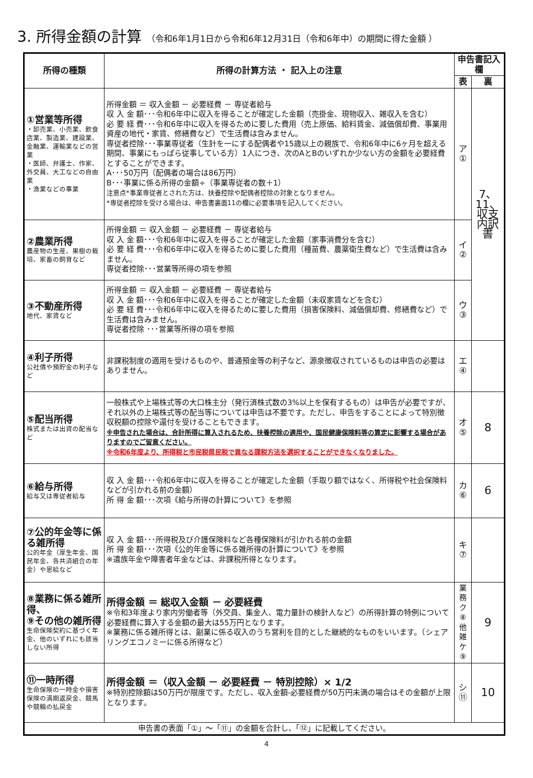3. 所得金額の計算 （令和6年1月1日から令和6年12月31日（令和6年中）の期間に得た金額 ）
| 所得の種類 | 所得の計算方法 ・ 記入上の注意 | 申告書記入欄 | |
| --- | --- | --- | --- |
| | | 表 | 裏 |
| ①営業等所得 ・卸売業、小売業、飲食店業、製造業、建設業、金融業、運輸業などの営業 ・医師、弁護士、作家、外交員、大工などの自由業 ・漁業などの事業 | 所得金額 ＝ 収入金額 － 必要経費 － 専従者給与 収 入 金 額･･･令和6年中に収入を得ることが確定した金額（売掛金、現物収入、雑収入を含む） 必 要 経 費･･･令和6年中に収入を得るために要した費用（売上原価、給料賃金、減価償却費、事業用資産の地代・家賃、修繕費など）で生活費は含みません。 専従者控除･･･事業専従者（生計を一にする配偶者や15歳以上の親族で、令和6年中に6ヶ月を超える期間、事業にもっぱら従事している方）1人につき、次のAとBのいずれか少ない方の金額を必要経費とすることができます。 A･･･50万円（配偶者の場合は86万円） B･･･事業に係る所得の金額÷（事業専従者の数＋1） 注意点*事業専従者とされた方は、扶養控除や配偶者控除の対象となりません。 *専従者控除を受ける場合は、申告書裏面11の欄に必要事項を記入してください。 | ア ① | 7、 11、 収支 内訳 書 |
| ②農業所得 農産物の生産、果樹の栽培、家畜の飼育など | 所得金額 ＝ 収入金額 － 必要経費 － 専従者給与 収 入 金 額･･･令和6年中に収入を得ることが確定した金額（家事消費分を含む） 必 要 経 費･･･令和6年中に収入を得るために要した費用（種苗費、農薬衛生費など）で生活費は含みません。 専従者控除･･･営業等所得の項を参照 | イ ② | |
| ③不動産所得 地代、家賃など | 所得金額 ＝ 収入金額 － 必要経費 － 専従者給与 収 入 金 額･･･令和6年中に収入を得ることが確定した金額（未収家賃などを含む） 必 要 経 費･･･令和6年中に収入を得るために要した費用（損害保険料、減価償却費、修繕費など）で生活費は含みません。 専従者控除 ･･･営業等所得の項を参照 | ウ ③ | |
| ④利子所得 公社債や預貯金の利子など | 非課税制度の適用を受けるものや、普通預金等の利子など、源泉徴収されているものは申告の必要はありません。 | エ ④ | |
| ⑤配当所得 株式または出資の配当など | 一般株式や上場株式等の大口株主分（発行済株式数の3%以上を保有するもの）は申告が必要ですが、それ以外の上場株式等の配当等については申告は不要です。ただし、申告をすることによって特別徴収税額の控除や還付を受けることもできます。 ※申告された場合は、合計所得に算入されるため、扶養控除の適用や、国民健康保険料等の算定に影響する場合がありますのでご留意ください。 ※令和6年度より、所得税と市民税県民税で異なる課税方法を選択することができなくなりました。 | オ ⑤ | 8 |
| ⑥給与所得 給与又は専従者給与 | 収 入 金 額･･･令和6年中に収入を得ることが確定した金額（手取り額ではなく、所得税や社会保険料などが引かれる前の金額） 所 得 金 額･･･次項《給与所得の計算について》を参照 | カ ⑥ | 6 |
| ⑦公的年金等に係る雑所得 公的年金（厚生年金、国民年金、各共済組合の年金）や恩給など | 収 入 金 額･･･所得税及び介護保険料など各種保険料が引かれる前の金額 所 得 金 額･･･次項《公的年金等に係る雑所得の計算について》を参照 ※遺族年金や障害者年金などは、非課税所得となります。 | キ ⑦ | |
| ⑧業務に係る雑所得、 ⑨その他の雑所得 生命保険契約に基づく年金、他のいずれにも該当しない所得 | 所得金額 ＝ 総収入金額 － 必要経費 ※令和3年度より家内労働者等（外交員、集金人、電力量計の検針人など）の所得計算の特例について必要経費に算入する金額の最大は55万円となります。 ※業務に係る雑所得とは、副業に係る収入のうち営利を目的とした継続的なものをいいます。（シェアリングエコノミーに係る所得など） | 業務 ク ⑧ 他雑 ケ ⑨ | 9 |
| ⑪一時所得 生命保険の一時金や損害保険の満期返戻金、競馬や競輪の払戻金 | 所得金額 ＝（収入金額 － 必要経費 － 特別控除）× 1/2 ※特別控除額は50万円が限度です。ただし、収入金額-必要経費が50万円未満の場合はその金額が上限となります。 | シ ⑪ | 10 |
| 申告書の表面「①」～「⑪」の金額を合計し、「⑫」に記載してください。 | | | |
4